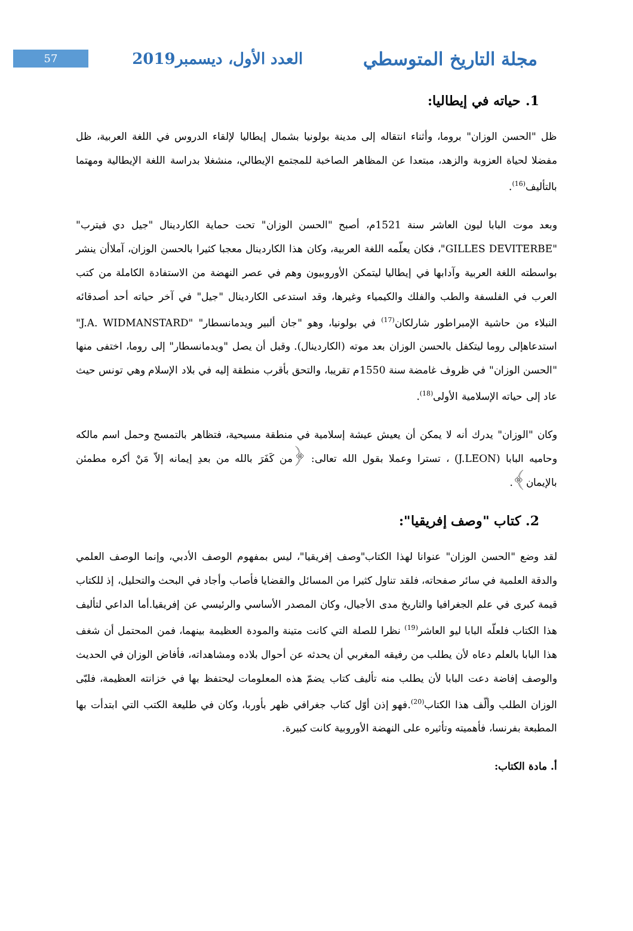مجلة التاريخ المتوسطي
العدد الأول، ديسمبر2019
57
1. حياته في إيطاليا:
ظل "الحسن الوزان" بروما، وأثناء انتقاله إلى مدينة بولونيا بشمال إيطاليا لإلقاء الدروس في اللغة العربية، ظل مفضلا لحياة العزوبة والزهد، مبتعدا عن المظاهر الصاخبة للمجتمع الإيطالي، منشغلا بدراسة اللغة الإيطالية ومهتما بالتأليف<sup>(16)</sup>.
وبعد موت البابا ليون العاشر سنة 1521م، أصبح "الحسن الوزان" تحت حماية الكاردينال "جيل دي فيترب" "GILLES DEVITERBE"، فكان يعلّمه اللغة العربية، وكان هذا الكاردينال معجبا كثيرا بالحسن الوزان، آملاأن ينشر بواسطته اللغة العربية وآدابها في إيطاليا ليتمكن الأوروبيون وهم في عصر النهضة من الاستفادة الكاملة من كتب العرب في الفلسفة والطب والفلك والكيمياء وغيرها، وقد استدعى الكاردينال "جيل" في آخر حياته أحد أصدقائه النبلاء من حاشية الإمبراطور شارلكان<sup>(17)</sup> في بولونيا، وهو "جان ألبير ويدمانسطار" "J.A. WIDMANSTARD" استدعاهإلى روما ليتكفل بالحسن الوزان بعد موته (الكاردينال). وقبل أن يصل "ويدمانسطار" إلى روما، اختفى منها "الحسن الوزان" في ظروف غامضة سنة 1550م تقريبا، والتحق بأقرب منطقة إليه في بلاد الإسلام وهي تونس حيث عاد إلى حياته الإسلامية الأولى<sup>(18)</sup>.
وكان "الوزان" يدرك أنه لا يمكن أن يعيش عيشة إسلامية في منطقة مسيحية، فتظاهر بالتمسح وحمل اسم مالكه وحاميه البابا (J.LEON) ، تسترا وعملا بقول الله تعالى: ﴿من كَفَرَ بالله من بعدِ إيمانه إلاّ مَنْ أكره مطمئن بالإيمان﴾.
2. كتاب "وصف إفريقيا":
لقد وضع "الحسن الوزان" عنوانا لهذا الكتاب"وصف إفريقيا"، ليس بمفهوم الوصف الأدبي، وإنما الوصف العلمي والدقة العلمية في سائر صفحاته، فلقد تناول كثيرا من المسائل والقضايا فأصاب وأجاد في البحث والتحليل، إذ للكتاب قيمة كبرى في علم الجغرافيا والتاريخ مدى الأجيال، وكان المصدر الأساسي والرئيسي عن إفريقيا.أما الداعي لتأليف هذا الكتاب فلعلّه البابا ليو العاشر<sup>(19)</sup> نظرا للصلة التي كانت متينة والمودة العظيمة بينهما، فمن المحتمل أن شغف هذا البابا بالعلم دعاه لأن يطلب من رفيقه المغربي أن يحدثه عن أحوال بلاده ومشاهداته، فأفاض الوزان في الحديث والوصف إفاضة دعت البابا لأن يطلب منه تأليف كتاب يضمّ هذه المعلومات ليحتفظ بها في خزانته العظيمة، فلبّى الوزان الطلب وألّف هذا الكتاب<sup>(20)</sup>.فهو إذن أوّل كتاب جغرافي ظهر بأوربا، وكان في طليعة الكتب التي ابتدأت بها المطبعة بفرنسا، فأهميته وتأثيره على النهضة الأوروبية كانت كبيرة.
أ. مادة الكتاب: